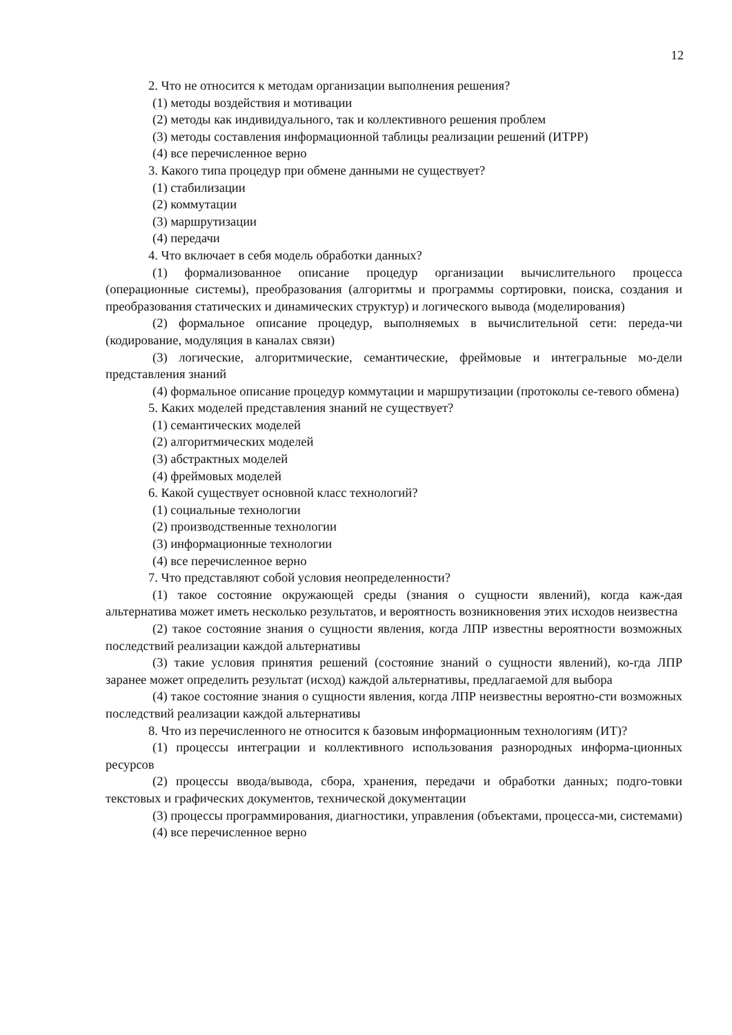12
2. Что не относится к методам организации выполнения решения?
(1) методы воздействия и мотивации
(2) методы как индивидуального, так и коллективного решения проблем
(3) методы составления информационной таблицы реализации решений (ИТРР)
(4) все перечисленное верно
3. Какого типа процедур при обмене данными не существует?
(1) стабилизации
(2) коммутации
(3) маршрутизации
(4) передачи
4. Что включает в себя модель обработки данных?
(1) формализованное описание процедур организации вычислительного процесса (операционные системы), преобразования (алгоритмы и программы сортировки, поиска, создания и преобразования статических и динамических структур) и логического вывода (моделирования)
(2) формальное описание процедур, выполняемых в вычислительной сети: переда-чи (кодирование, модуляция в каналах связи)
(3) логические, алгоритмические, семантические, фреймовые и интегральные мо-дели представления знаний
(4) формальное описание процедур коммутации и маршрутизации (протоколы се-тевого обмена)
5. Каких моделей представления знаний не существует?
(1) семантических моделей
(2) алгоритмических моделей
(3) абстрактных моделей
(4) фреймовых моделей
6. Какой существует основной класс технологий?
(1) социальные технологии
(2) производственные технологии
(3) информационные технологии
(4) все перечисленное верно
7. Что представляют собой условия неопределенности?
(1) такое состояние окружающей среды (знания о сущности явлений), когда каж-дая альтернатива может иметь несколько результатов, и вероятность возникновения этих исходов неизвестна
(2) такое состояние знания о сущности явления, когда ЛПР известны вероятности возможных последствий реализации каждой альтернативы
(3) такие условия принятия решений (состояние знаний о сущности явлений), ко-гда ЛПР заранее может определить результат (исход) каждой альтернативы, предлагаемой для выбора
(4) такое состояние знания о сущности явления, когда ЛПР неизвестны вероятно-сти возможных последствий реализации каждой альтернативы
8. Что из перечисленного не относится к базовым информационным технологиям (ИТ)?
(1) процессы интеграции и коллективного использования разнородных информа-ционных ресурсов
(2) процессы ввода/вывода, сбора, хранения, передачи и обработки данных; подго-товки текстовых и графических документов, технической документации
(3) процессы программирования, диагностики, управления (объектами, процесса-ми, системами)
(4) все перечисленное верно